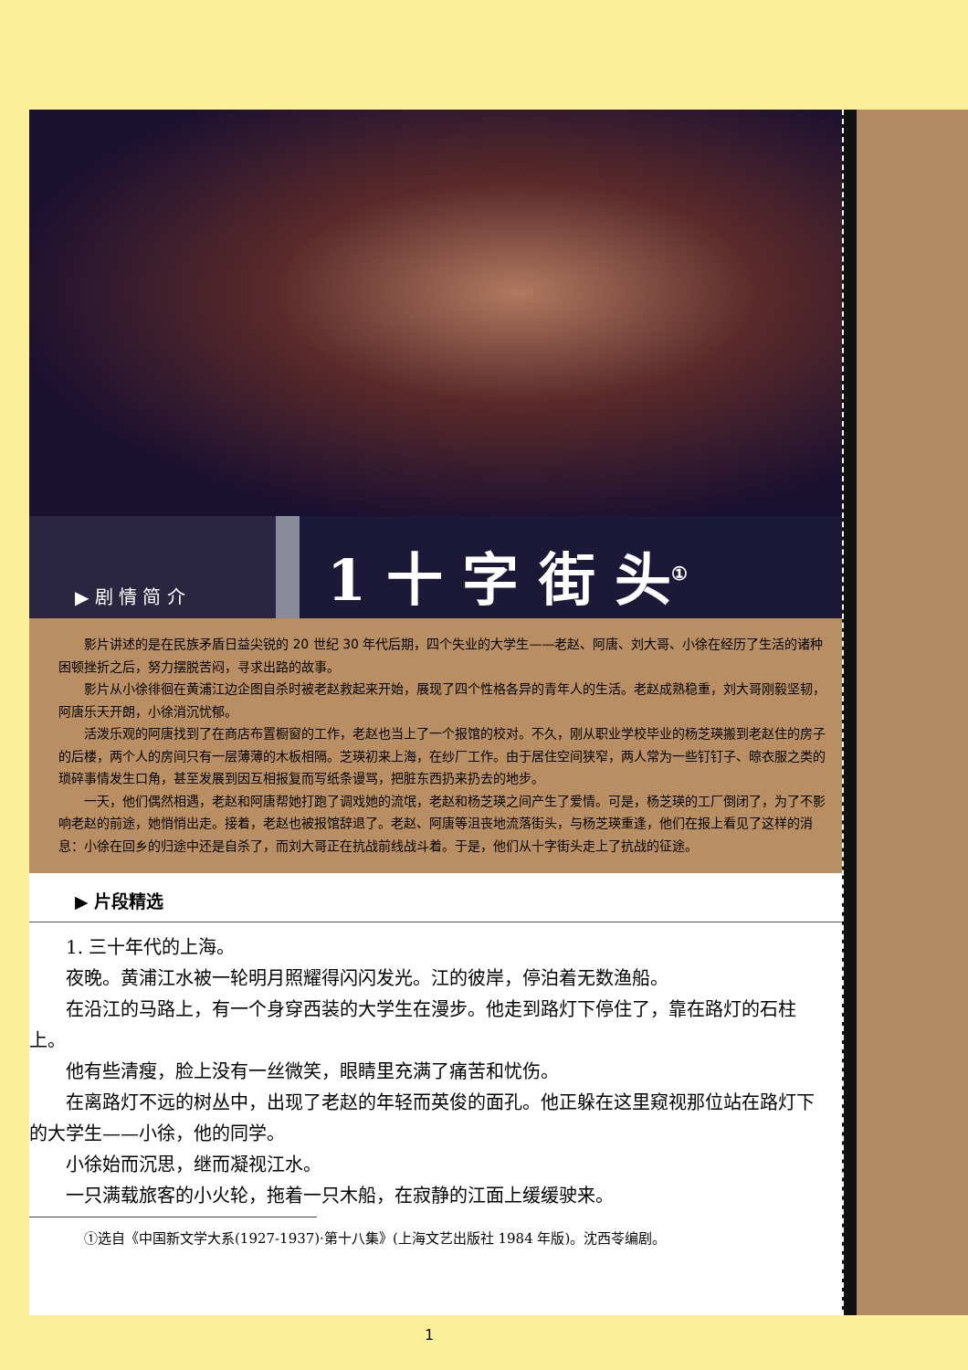▶ 剧 情 简 介
1 十 字 街 头<sup>①</sup>
影片讲述的是在民族矛盾日益尖锐的 20 世纪 30 年代后期，四个失业的大学生——老赵、阿唐、刘大哥、小徐在经历了生活的诸种困顿挫折之后，努力摆脱苦闷，寻求出路的故事。
影片从小徐徘徊在黄浦江边企图自杀时被老赵救起来开始，展现了四个性格各异的青年人的生活。老赵成熟稳重，刘大哥刚毅坚韧，阿唐乐天开朗，小徐消沉忧郁。
活泼乐观的阿唐找到了在商店布置橱窗的工作，老赵也当上了一个报馆的校对。不久，刚从职业学校毕业的杨芝瑛搬到老赵住的房子的后楼，两个人的房间只有一层薄薄的木板相隔。芝瑛初来上海，在纱厂工作。由于居住空间狭窄，两人常为一些钉钉子、晾衣服之类的琐碎事情发生口角，甚至发展到因互相报复而写纸条谩骂，把脏东西扔来扔去的地步。
一天，他们偶然相遇，老赵和阿唐帮她打跑了调戏她的流氓，老赵和杨芝瑛之间产生了爱情。可是，杨芝瑛的工厂倒闭了，为了不影响老赵的前途，她悄悄出走。接着，老赵也被报馆辞退了。老赵、阿唐等沮丧地流落街头，与杨芝瑛重逢，他们在报上看见了这样的消息：小徐在回乡的归途中还是自杀了，而刘大哥正在抗战前线战斗着。于是，他们从十字街头走上了抗战的征途。
▶ 片段精选
1. 三十年代的上海。
夜晚。黄浦江水被一轮明月照耀得闪闪发光。江的彼岸，停泊着无数渔船。
在沿江的马路上，有一个身穿西装的大学生在漫步。他走到路灯下停住了，靠在路灯的石柱上。
他有些清瘦，脸上没有一丝微笑，眼睛里充满了痛苦和忧伤。
在离路灯不远的树丛中，出现了老赵的年轻而英俊的面孔。他正躲在这里窥视那位站在路灯下的大学生——小徐，他的同学。
小徐始而沉思，继而凝视江水。
一只满载旅客的小火轮，拖着一只木船，在寂静的江面上缓缓驶来。
①选自《中国新文学大系(1927-1937)·第十八集》(上海文艺出版社 1984 年版)。沈西苓编剧。
1